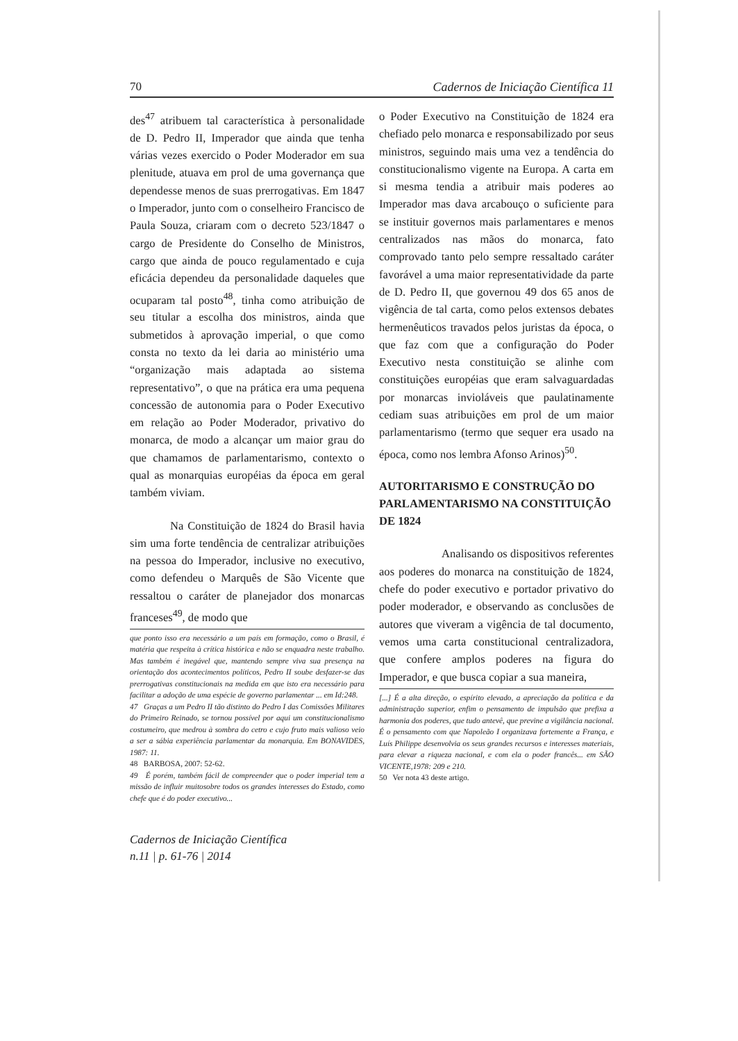70 Cadernos de Iniciação Científica 11
des<sup>47</sup> atribuem tal característica à personalidade de D. Pedro II, Imperador que ainda que tenha várias vezes exercido o Poder Moderador em sua plenitude, atuava em prol de uma governança que dependesse menos de suas prerrogativas. Em 1847 o Imperador, junto com o conselheiro Francisco de Paula Souza, criaram com o decreto 523/1847 o cargo de Presidente do Conselho de Ministros, cargo que ainda de pouco regulamentado e cuja eficácia dependeu da personalidade daqueles que ocuparam tal posto<sup>48</sup>, tinha como atribuição de seu titular a escolha dos ministros, ainda que submetidos à aprovação imperial, o que como consta no texto da lei daria ao ministério uma “organização mais adaptada ao sistema representativo”, o que na prática era uma pequena concessão de autonomia para o Poder Executivo em relação ao Poder Moderador, privativo do monarca, de modo a alcançar um maior grau do que chamamos de parlamentarismo, contexto o qual as monarquias européias da época em geral também viviam.
Na Constituição de 1824 do Brasil havia sim uma forte tendência de centralizar atribuições na pessoa do Imperador, inclusive no executivo, como defendeu o Marquês de São Vicente que ressaltou o caráter de planejador dos monarcas franceses<sup>49</sup>, de modo que
que ponto isso era necessário a um país em formação, como o Brasil, é matéria que respeita à crítica histórica e não se enquadra neste trabalho. Mas também é inegável que, mantendo sempre viva sua presença na orientação dos acontecimentos políticos, Pedro II soube desfazer-se das prerrogativas constitucionais na medida em que isto era necessário para facilitar a adoção de uma espécie de governo parlamentar ... em Id:248.
47 Graças a um Pedro II tão distinto do Pedro I das Comissões Militares do Primeiro Reinado, se tornou possível por aqui um constitucionalismo costumeiro, que medrou à sombra do cetro e cujo fruto mais valioso veio a ser a sábia experiência parlamentar da monarquia. Em BONAVIDES, 1987: 11.
48 BARBOSA, 2007: 52-62.
49 É porém, também fácil de compreender que o poder imperial tem a missão de influir muitosobre todos os grandes interesses do Estado, como chefe que é do poder executivo...
Cadernos de Iniciação Científica
n.11 | p. 61-76 | 2014
o Poder Executivo na Constituição de 1824 era chefiado pelo monarca e responsabilizado por seus ministros, seguindo mais uma vez a tendência do constitucionalismo vigente na Europa. A carta em si mesma tendia a atribuir mais poderes ao Imperador mas dava arcabouço o suficiente para se instituir governos mais parlamentares e menos centralizados nas mãos do monarca, fato comprovado tanto pelo sempre ressaltado caráter favorável a uma maior representatividade da parte de D. Pedro II, que governou 49 dos 65 anos de vigência de tal carta, como pelos extensos debates hermenêuticos travados pelos juristas da época, o que faz com que a configuração do Poder Executivo nesta constituição se alinhe com constituições européias que eram salvaguardadas por monarcas invioláveis que paulatinamente cediam suas atribuições em prol de um maior parlamentarismo (termo que sequer era usado na época, como nos lembra Afonso Arinos)<sup>50</sup>.
AUTORITARISMO E CONSTRUÇÃO DO PARLAMENTARISMO NA CONSTITUIÇÃO DE 1824
Analisando os dispositivos referentes aos poderes do monarca na constituição de 1824, chefe do poder executivo e portador privativo do poder moderador, e observando as conclusões de autores que viveram a vigência de tal documento, vemos uma carta constitucional centralizadora, que confere amplos poderes na figura do Imperador, e que busca copiar a sua maneira,
[...] É a alta direção, o espírito elevado, a apreciação da política e da administração superior, enfim o pensamento de impulsão que prefixa a harmonia dos poderes, que tudo antevê, que previne a vigilância nacional. É o pensamento com que Napoleão I organizava fortemente a França, e Luís Philippe desenvolvia os seus grandes recursos e interesses materiais, para elevar a riqueza nacional, e com ela o poder francês... em SÃO VICENTE,1978: 209 e 210.
50 Ver nota 43 deste artigo.